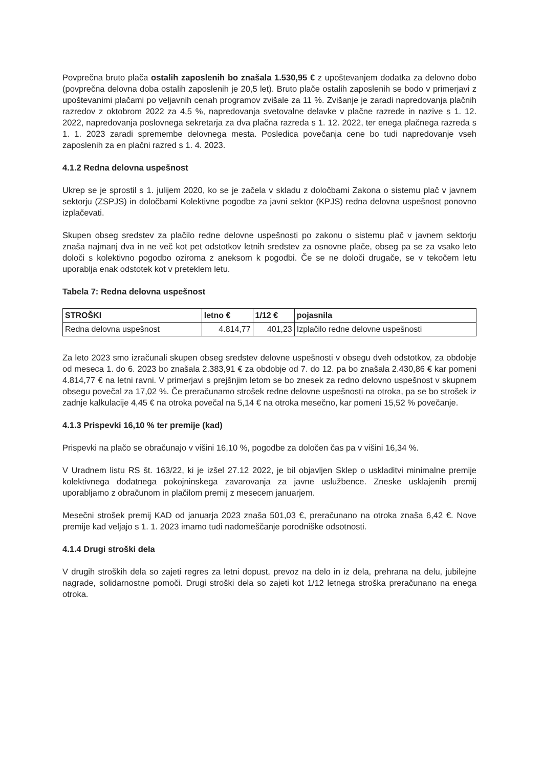Povprečna bruto plača ostalih zaposlenih bo znašala 1.530,95 € z upoštevanjem dodatka za delovno dobo (povprečna delovna doba ostalih zaposlenih je 20,5 let). Bruto plače ostalih zaposlenih se bodo v primerjavi z upoštevanimi plačami po veljavnih cenah programov zvišale za 11 %. Zvišanje je zaradi napredovanja plačnih razredov z oktobrom 2022 za 4,5 %, napredovanja svetovalne delavke v plačne razrede in nazive s 1. 12. 2022, napredovanja poslovnega sekretarja za dva plačna razreda s 1. 12. 2022, ter enega plačnega razreda s 1. 1. 2023 zaradi spremembe delovnega mesta. Posledica povečanja cene bo tudi napredovanje vseh zaposlenih za en plačni razred s 1. 4. 2023.
4.1.2 Redna delovna uspešnost
Ukrep se je sprostil s 1. julijem 2020, ko se je začela v skladu z določbami Zakona o sistemu plač v javnem sektorju (ZSPJS) in določbami Kolektivne pogodbe za javni sektor (KPJS) redna delovna uspešnost ponovno izplačevati.
Skupen obseg sredstev za plačilo redne delovne uspešnosti po zakonu o sistemu plač v javnem sektorju znaša najmanj dva in ne več kot pet odstotkov letnih sredstev za osnovne plače, obseg pa se za vsako leto določi s kolektivno pogodbo oziroma z aneksom k pogodbi. Če se ne določi drugače, se v tekočem letu uporablja enak odstotek kot v preteklem letu.
Tabela 7: Redna delovna uspešnost
| STROŠKI | letno € | 1/12 € | pojasnila |
| --- | --- | --- | --- |
| Redna delovna uspešnost | 4.814,77 | 401,23 | Izplačilo redne delovne uspešnosti |
Za leto 2023 smo izračunali skupen obseg sredstev delovne uspešnosti v obsegu dveh odstotkov, za obdobje od meseca 1. do 6. 2023 bo znašala 2.383,91 € za obdobje od 7. do 12. pa bo znašala 2.430,86 € kar pomeni 4.814,77 € na letni ravni. V primerjavi s prejšnjim letom se bo znesek za redno delovno uspešnost v skupnem obsegu povečal za 17,02 %. Če preračunamo strošek redne delovne uspešnosti na otroka, pa se bo strošek iz zadnje kalkulacije 4,45 € na otroka povečal na 5,14 € na otroka mesečno, kar pomeni 15,52 % povečanje.
4.1.3 Prispevki 16,10 % ter premije (kad)
Prispevki na plačo se obračunajo v višini 16,10 %, pogodbe za določen čas pa v višini 16,34 %.
V Uradnem listu RS št. 163/22, ki je izšel 27.12 2022, je bil objavljen Sklep o uskladitvi minimalne premije kolektivnega dodatnega pokojninskega zavarovanja za javne uslužbence. Zneske usklajenih premij uporabljamo z obračunom in plačilom premij z mesecem januarjem.
Mesečni strošek premij KAD od januarja 2023 znaša 501,03 €, preračunano na otroka znaša 6,42 €. Nove premije kad veljajo s 1. 1. 2023 imamo tudi nadomeščanje porodniške odsotnosti.
4.1.4 Drugi stroški dela
V drugih stroških dela so zajeti regres za letni dopust, prevoz na delo in iz dela, prehrana na delu, jubilejne nagrade, solidarnostne pomoči. Drugi stroški dela so zajeti kot 1/12 letnega stroška preračunano na enega otroka.